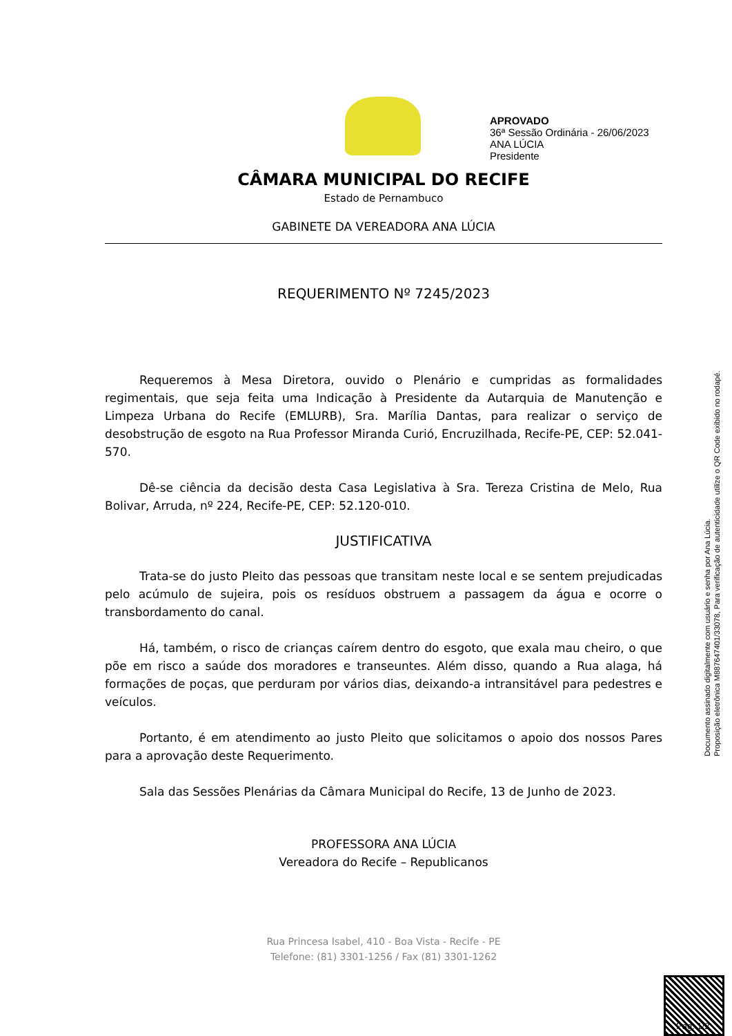APROVADO
36ª Sessão Ordinária - 26/06/2023
ANA LÚCIA
Presidente
CÂMARA MUNICIPAL DO RECIFE
Estado de Pernambuco
GABINETE DA VEREADORA ANA LÚCIA
REQUERIMENTO Nº 7245/2023
Requeremos à Mesa Diretora, ouvido o Plenário e cumpridas as formalidades regimentais, que seja feita uma Indicação à Presidente da Autarquia de Manutenção e Limpeza Urbana do Recife (EMLURB), Sra. Marília Dantas, para realizar o serviço de desobstrução de esgoto na Rua Professor Miranda Curió, Encruzilhada, Recife-PE, CEP: 52.041-570.
Dê-se ciência da decisão desta Casa Legislativa à Sra. Tereza Cristina de Melo, Rua Bolivar, Arruda, nº 224, Recife-PE, CEP: 52.120-010.
JUSTIFICATIVA
Trata-se do justo Pleito das pessoas que transitam neste local e se sentem prejudicadas pelo acúmulo de sujeira, pois os resíduos obstruem a passagem da água e ocorre o transbordamento do canal.
Há, também, o risco de crianças caírem dentro do esgoto, que exala mau cheiro, o que põe em risco a saúde dos moradores e transeuntes. Além disso, quando a Rua alaga, há formações de poças, que perduram por vários dias, deixando-a intransitável para pedestres e veículos.
Portanto, é em atendimento ao justo Pleito que solicitamos o apoio dos nossos Pares para a aprovação deste Requerimento.
Sala das Sessões Plenárias da Câmara Municipal do Recife, 13 de Junho de 2023.
PROFESSORA ANA LÚCIA
Vereadora do Recife – Republicanos
Documento assinado digitalmente com usuário e senha por Ana Lúcia.
Proposição eletrônica M887647401/33078, Para verificação de autenticidade utilize o QR Code exibido no rodapé.
Rua Princesa Isabel, 410 - Boa Vista - Recife - PE
Telefone: (81) 3301-1256 / Fax (81) 3301-1262
Pag. 1/2